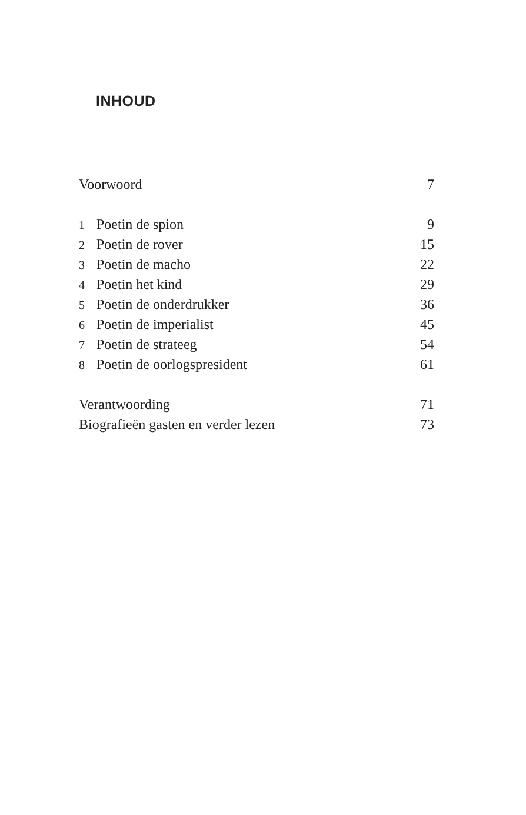INHOUD
Voorwoord 7
1 Poetin de spion 9
2 Poetin de rover 15
3 Poetin de macho 22
4 Poetin het kind 29
5 Poetin de onderdrukker 36
6 Poetin de imperialist 45
7 Poetin de strateeg 54
8 Poetin de oorlogspresident 61
Verantwoording 71
Biografieën gasten en verder lezen 73